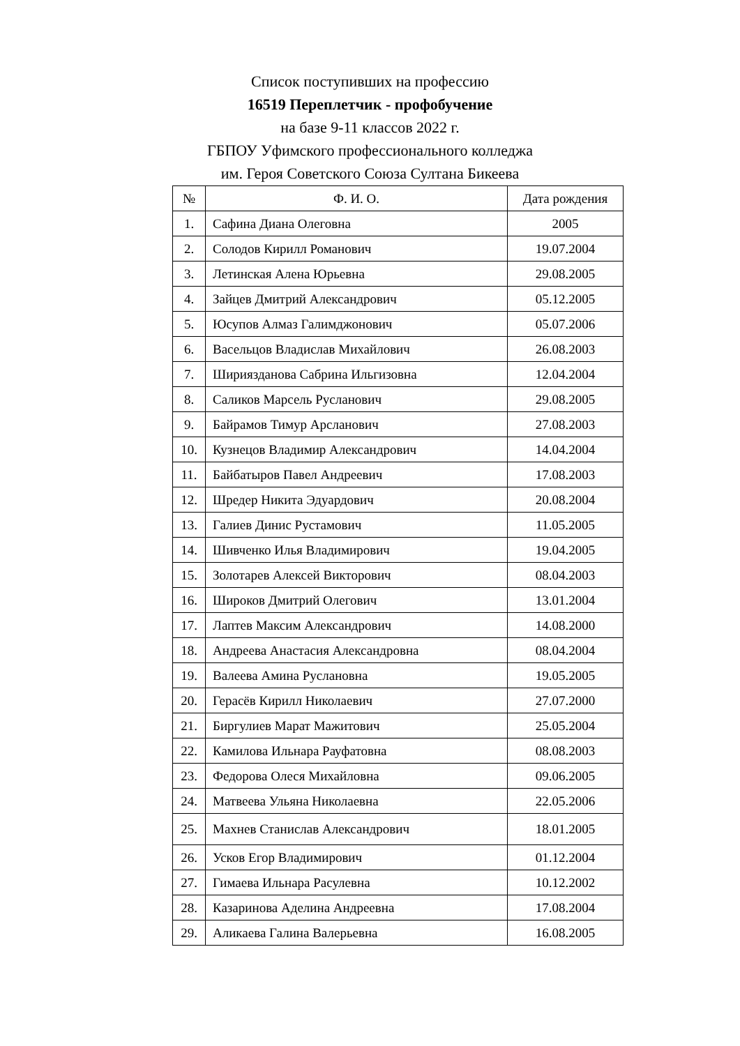Список поступивших на профессию
16519 Переплетчик - профобучение
на базе 9-11 классов 2022 г.
ГБПОУ Уфимского профессионального колледжа
им. Героя Советского Союза Султана Бикеева
| № | Ф. И. О. | Дата рождения |
| --- | --- | --- |
| 1. | Сафина Диана Олеговна | 2005 |
| 2. | Солодов Кирилл Романович | 19.07.2004 |
| 3. | Летинская Алена Юрьевна | 29.08.2005 |
| 4. | Зайцев Дмитрий Александрович | 05.12.2005 |
| 5. | Юсупов Алмаз Галимджонович | 05.07.2006 |
| 6. | Васельцов Владислав Михайлович | 26.08.2003 |
| 7. | Шириязданова Сабрина Ильгизовна | 12.04.2004 |
| 8. | Саликов Марсель Русланович | 29.08.2005 |
| 9. | Байрамов Тимур Арсланович | 27.08.2003 |
| 10. | Кузнецов Владимир Александрович | 14.04.2004 |
| 11. | Байбатыров Павел Андреевич | 17.08.2003 |
| 12. | Шредер Никита Эдуардович | 20.08.2004 |
| 13. | Галиев Динис Рустамович | 11.05.2005 |
| 14. | Шивченко Илья Владимирович | 19.04.2005 |
| 15. | Золотарев Алексей Викторович | 08.04.2003 |
| 16. | Широков Дмитрий Олегович | 13.01.2004 |
| 17. | Лаптев Максим Александрович | 14.08.2000 |
| 18. | Андреева Анастасия Александровна | 08.04.2004 |
| 19. | Валеева Амина Руслановна | 19.05.2005 |
| 20. | Герасёв Кирилл Николаевич | 27.07.2000 |
| 21. | Биргулиев Марат Мажитович | 25.05.2004 |
| 22. | Камилова Ильнара Рауфатовна | 08.08.2003 |
| 23. | Федорова Олеся Михайловна | 09.06.2005 |
| 24. | Матвеева Ульяна Николаевна | 22.05.2006 |
| 25. | Махнев Станислав Александрович | 18.01.2005 |
| 26. | Усков Егор Владимирович | 01.12.2004 |
| 27. | Гимаева Ильнара Расулевна | 10.12.2002 |
| 28. | Казаринова Аделина Андреевна | 17.08.2004 |
| 29. | Аликаева Галина Валерьевна | 16.08.2005 |